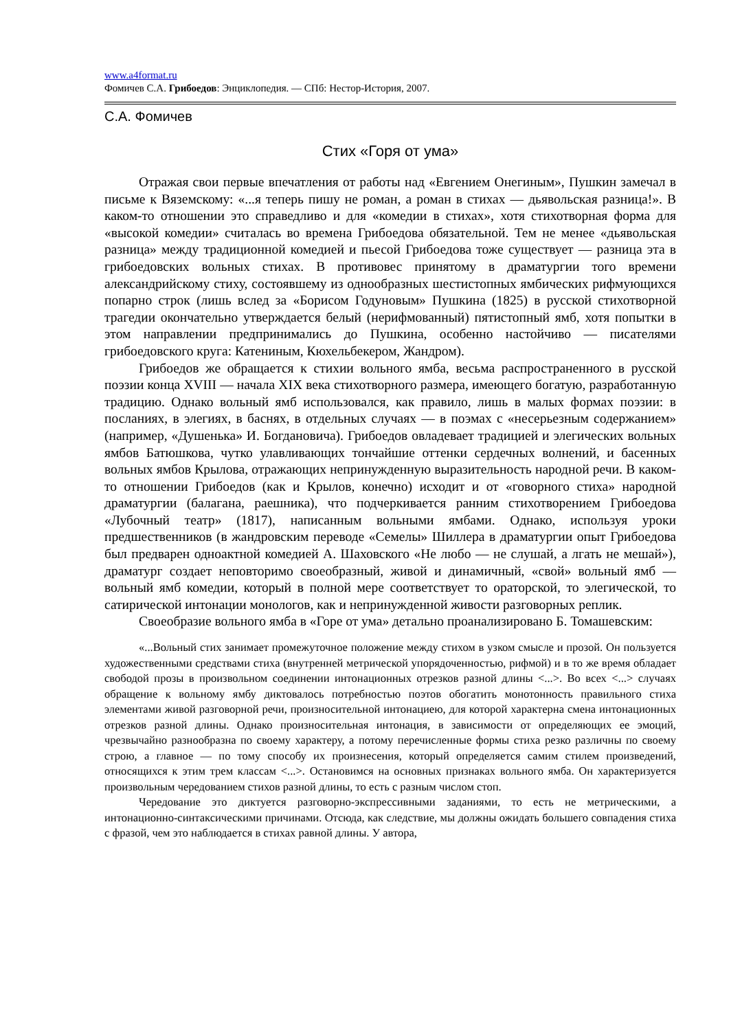www.a4format.ru
Фомичев С.А. Грибоедов: Энциклопедия. — СПб: Нестор-История, 2007.
С.А. Фомичев
Стих «Горя от ума»
Отражая свои первые впечатления от работы над «Евгением Онегиным», Пушкин замечал в письме к Вяземскому: «...я теперь пишу не роман, а роман в стихах — дьявольская разница!». В каком-то отношении это справедливо и для «комедии в стихах», хотя стихотворная форма для «высокой комедии» считалась во времена Грибоедова обязательной. Тем не менее «дьявольская разница» между традиционной комедией и пьесой Грибоедова тоже существует — разница эта в грибоедовских вольных стихах. В противовес принятому в драматургии того времени александрийскому стиху, состоявшему из однообразных шестистопных ямбических рифмующихся попарно строк (лишь вслед за «Борисом Годуновым» Пушкина (1825) в русской стихотворной трагедии окончательно утверждается белый (нерифмованный) пятистопный ямб, хотя попытки в этом направлении предпринимались до Пушкина, особенно настойчиво — писателями грибоедовского круга: Катениным, Кюхельбекером, Жандром).
Грибоедов же обращается к стихии вольного ямба, весьма распространенного в русской поэзии конца XVIII — начала XIX века стихотворного размера, имеющего богатую, разработанную традицию. Однако вольный ямб использовался, как правило, лишь в малых формах поэзии: в посланиях, в элегиях, в баснях, в отдельных случаях — в поэмах с «несерьезным содержанием» (например, «Душенька» И. Богдановича). Грибоедов овладевает традицией и элегических вольных ямбов Батюшкова, чутко улавливающих тончайшие оттенки сердечных волнений, и басенных вольных ямбов Крылова, отражающих непринужденную выразительность народной речи. В каком-то отношении Грибоедов (как и Крылов, конечно) исходит и от «говорного стиха» народной драматургии (балагана, раешника), что подчеркивается ранним стихотворением Грибоедова «Лубочный театр» (1817), написанным вольными ямбами. Однако, используя уроки предшественников (в жандровским переводе «Семелы» Шиллера в драматургии опыт Грибоедова был предварен одноактной комедией А. Шаховского «Не любо — не слушай, а лгать не мешай»), драматург создает неповторимо своеобразный, живой и динамичный, «свой» вольный ямб — вольный ямб комедии, который в полной мере соответствует то ораторской, то элегической, то сатирической интонации монологов, как и непринужденной живости разговорных реплик.
Своеобразие вольного ямба в «Горе от ума» детально проанализировано Б. Томашевским:
«...Вольный стих занимает промежуточное положение между стихом в узком смысле и прозой. Он пользуется художественными средствами стиха (внутренней метрической упорядоченностью, рифмой) и в то же время обладает свободой прозы в произвольном соединении интонационных отрезков разной длины <...>. Во всех <...> случаях обращение к вольному ямбу диктовалось потребностью поэтов обогатить монотонность правильного стиха элементами живой разговорной речи, произносительной интонациею, для которой характерна смена интонационных отрезков разной длины. Однако произносительная интонация, в зависимости от определяющих ее эмоций, чрезвычайно разнообразна по своему характеру, а потому перечисленные формы стиха резко различны по своему строю, а главное — по тому способу их произнесения, который определяется самим стилем произведений, относящихся к этим трем классам <...>. Остановимся на основных признаках вольного ямба. Он характеризуется произвольным чередованием стихов разной длины, то есть с разным числом стоп.
Чередование это диктуется разговорно-экспрессивными заданиями, то есть не метрическими, а интонационно-синтаксическими причинами. Отсюда, как следствие, мы должны ожидать большего совпадения стиха с фразой, чем это наблюдается в стихах равной длины. У автора,